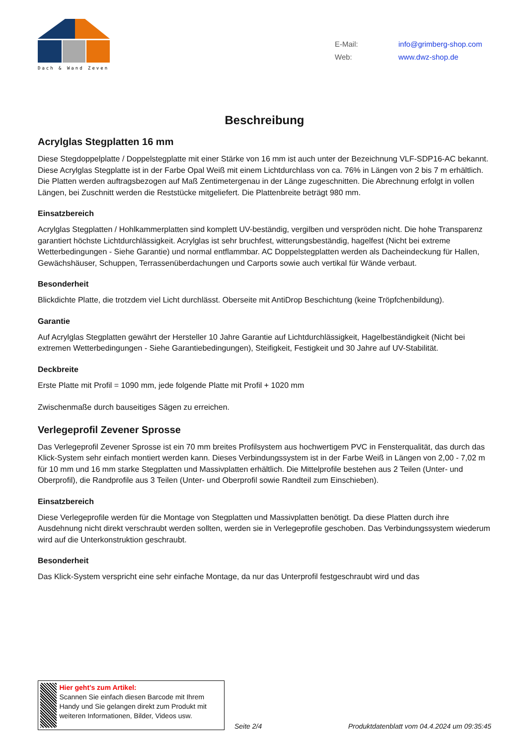Dach & Wand Zeven
E-Mail: info@grimberg-shop.com
Web: www.dwz-shop.de
Beschreibung
Acrylglas Stegplatten 16 mm
Diese Stegdoppelplatte / Doppelstegplatte mit einer Stärke von 16 mm ist auch unter der Bezeichnung VLF-SDP16-AC bekannt. Diese Acrylglas Stegplatte ist in der Farbe Opal Weiß mit einem Lichtdurchlass von ca. 76% in Längen von 2 bis 7 m erhältlich. Die Platten werden auftragsbezogen auf Maß Zentimetergenau in der Länge zugeschnitten. Die Abrechnung erfolgt in vollen Längen, bei Zuschnitt werden die Reststücke mitgeliefert. Die Plattenbreite beträgt 980 mm.
Einsatzbereich
Acrylglas Stegplatten / Hohlkammerplatten sind komplett UV-beständig, vergilben und verspröden nicht. Die hohe Transparenz garantiert höchste Lichtdurchlässigkeit. Acrylglas ist sehr bruchfest, witterungsbeständig, hagelfest (Nicht bei extreme Wetterbedingungen - Siehe Garantie) und normal entflammbar. AC Doppelstegplatten werden als Dacheindeckung für Hallen, Gewächshäuser, Schuppen, Terrassenüberdachungen und Carports sowie auch vertikal für Wände verbaut.
Besonderheit
Blickdichte Platte, die trotzdem viel Licht durchlässt. Oberseite mit AntiDrop Beschichtung (keine Tröpfchenbildung).
Garantie
Auf Acrylglas Stegplatten gewährt der Hersteller 10 Jahre Garantie auf Lichtdurchlässigkeit, Hagelbeständigkeit (Nicht bei extremen Wetterbedingungen - Siehe Garantiebedingungen), Steifigkeit, Festigkeit und 30 Jahre auf UV-Stabilität.
Deckbreite
Erste Platte mit Profil = 1090 mm, jede folgende Platte mit Profil + 1020 mm
Zwischenmaße durch bauseitiges Sägen zu erreichen.
Verlegeprofil Zevener Sprosse
Das Verlegeprofil Zevener Sprosse ist ein 70 mm breites Profilsystem aus hochwertigem PVC in Fensterqualität, das durch das Klick-System sehr einfach montiert werden kann. Dieses Verbindungssystem ist in der Farbe Weiß in Längen von 2,00 - 7,02 m für 10 mm und 16 mm starke Stegplatten und Massivplatten erhältlich. Die Mittelprofile bestehen aus 2 Teilen (Unter- und Oberprofil), die Randprofile aus 3 Teilen (Unter- und Oberprofil sowie Randteil zum Einschieben).
Einsatzbereich
Diese Verlegeprofile werden für die Montage von Stegplatten und Massivplatten benötigt. Da diese Platten durch ihre Ausdehnung nicht direkt verschraubt werden sollten, werden sie in Verlegeprofile geschoben. Das Verbindungssystem wiederum wird auf die Unterkonstruktion geschraubt.
Besonderheit
Das Klick-System verspricht eine sehr einfache Montage, da nur das Unterprofil festgeschraubt wird und das
Hier geht’s zum Artikel:
Scannen Sie einfach diesen Barcode mit Ihrem Handy und Sie gelangen direkt zum Produkt mit weiteren Informationen, Bilder, Videos usw.
Seite 2/4 Produktdatenblatt vom 04.4.2024 um 09:35:45